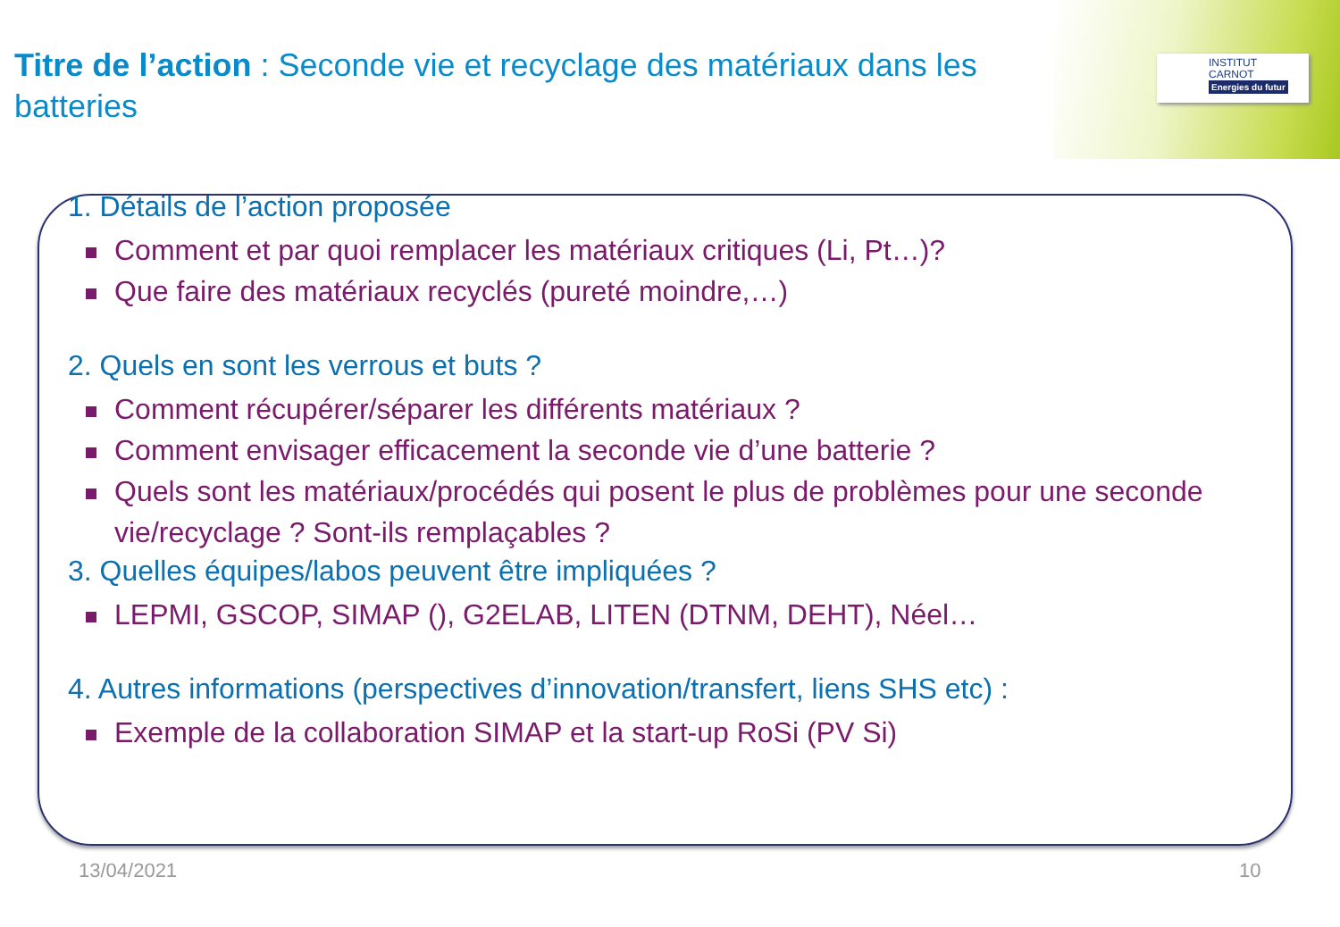INSTITUT
CARNOT
Energies du futur
Titre de l’action : Seconde vie et recyclage des matériaux dans les batteries
1. Détails de l’action proposée
Comment et par quoi remplacer les matériaux critiques (Li, Pt…)?
Que faire des matériaux recyclés (pureté moindre,…)
2. Quels en sont les verrous et buts ?
Comment récupérer/séparer les différents matériaux ?
Comment envisager efficacement la seconde vie d’une batterie ?
Quels sont les matériaux/procédés qui posent le plus de problèmes pour une seconde vie/recyclage ? Sont-ils remplaçables ?
3. Quelles équipes/labos peuvent être impliquées ?
LEPMI, GSCOP, SIMAP (), G2ELAB, LITEN (DTNM, DEHT), Néel…
4. Autres informations (perspectives d’innovation/transfert, liens SHS etc) :
Exemple de la collaboration SIMAP et la start-up RoSi (PV Si)
13/04/2021 10